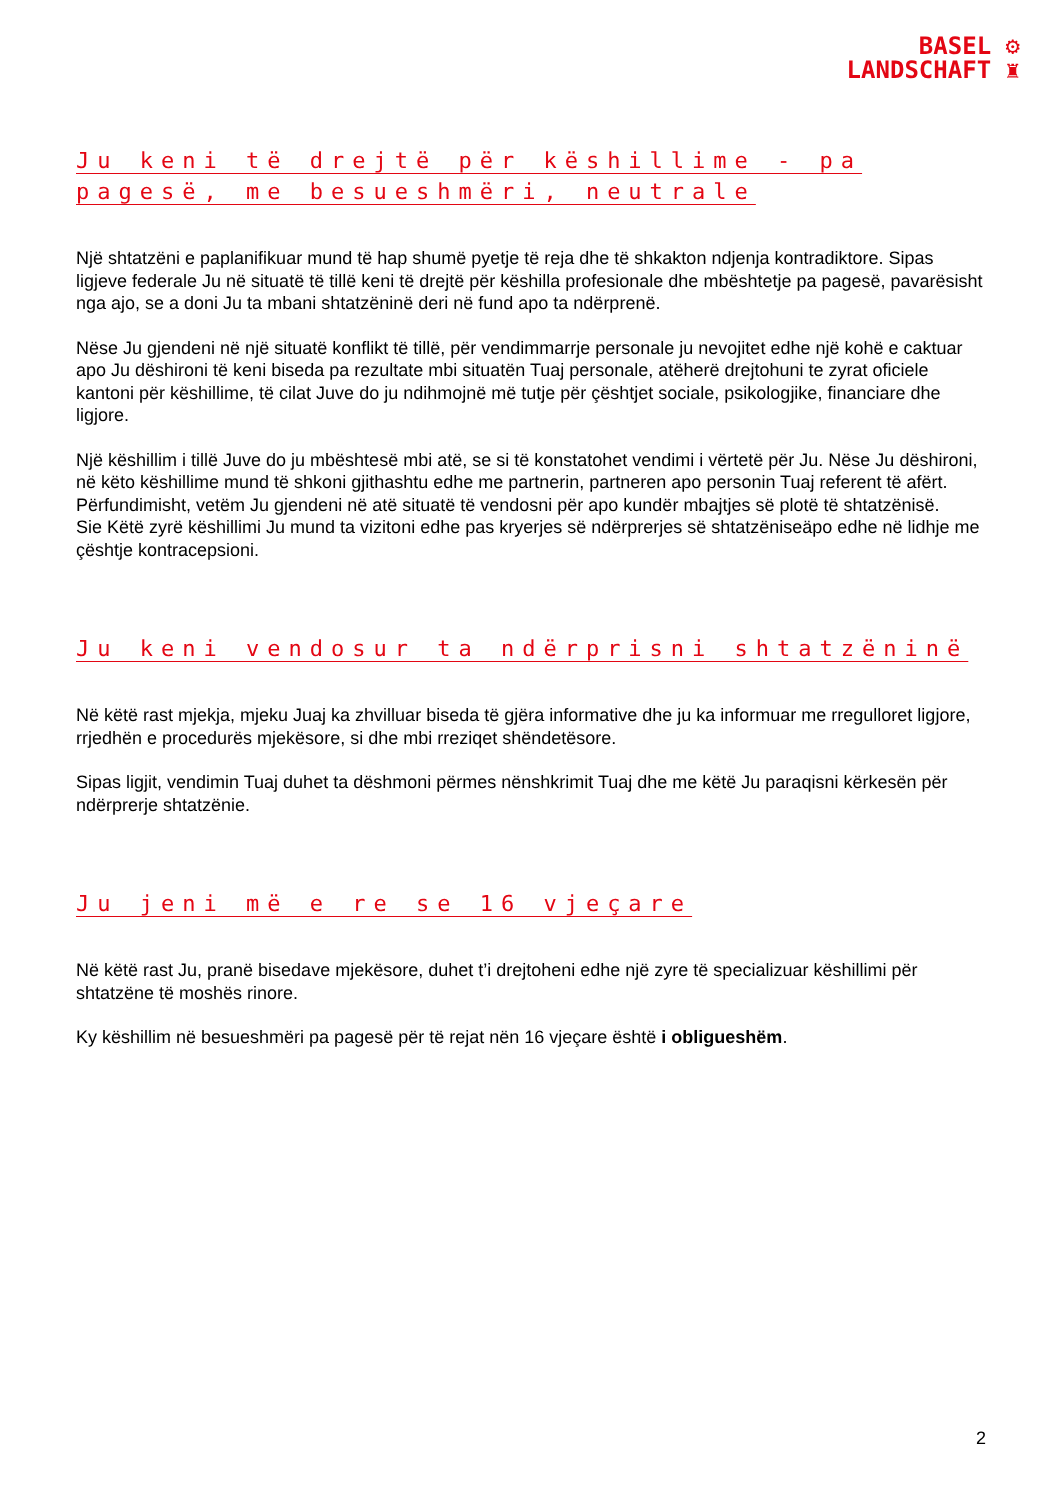BASEL ⚙
LANDSCHAFT ♜
Ju keni të drejtë për këshillime - pa pagesë, me besueshmëri, neutrale
Një shtatzëni e paplanifikuar mund të hap shumë pyetje të reja dhe të shkakton ndjenja kontradiktore. Sipas ligjeve federale Ju në situatë të tillë keni të drejtë për këshilla profesionale dhe mbështetje pa pagesë, pavarësisht nga ajo, se a doni Ju ta mbani shtatzëninë deri në fund apo ta ndërprenë.
Nëse Ju gjendeni në një situatë konflikt të tillë, për vendimmarrje personale ju nevojitet edhe një kohë e caktuar apo Ju dëshironi të keni biseda pa rezultate mbi situatën Tuaj personale, atëherë drejtohuni te zyrat oficiele kantoni për këshillime, të cilat Juve do ju ndihmojnë më tutje për çështjet sociale, psikologjike, financiare dhe ligjore.
Një këshillim i tillë Juve do ju mbështesë mbi atë, se si të konstatohet vendimi i vërtetë për Ju. Nëse Ju dëshironi, në këto këshillime mund të shkoni gjithashtu edhe me partnerin, partneren apo personin Tuaj referent të afërt.
Përfundimisht, vetëm Ju gjendeni në atë situatë të vendosni për apo kundër mbajtjes së plotë të shtatzënisë.
Sie Këtë zyrë këshillimi Ju mund ta vizitoni edhe pas kryerjes së ndërprerjes së shtatzëniseäpo edhe në lidhje me çështje kontracepsioni.
Ju keni vendosur ta ndërprisni shtatzëninë
Në këtë rast mjekja, mjeku Juaj ka zhvilluar biseda të gjëra informative dhe ju ka informuar me rregulloret ligjore, rrjedhën e procedurës mjekësore, si dhe mbi rreziqet shëndetësore.
Sipas ligjit, vendimin Tuaj duhet ta dëshmoni përmes nënshkrimit Tuaj dhe me këtë Ju paraqisni kërkesën për ndërprerje shtatzënie.
Ju jeni më e re se 16 vjeçare
Në këtë rast Ju, pranë bisedave mjekësore, duhet t’i drejtoheni edhe një zyre të specializuar këshillimi për shtatzëne të moshës rinore.
Ky këshillim në besueshmëri pa pagesë për të rejat nën 16 vjeçare është i obligueshëm.
2